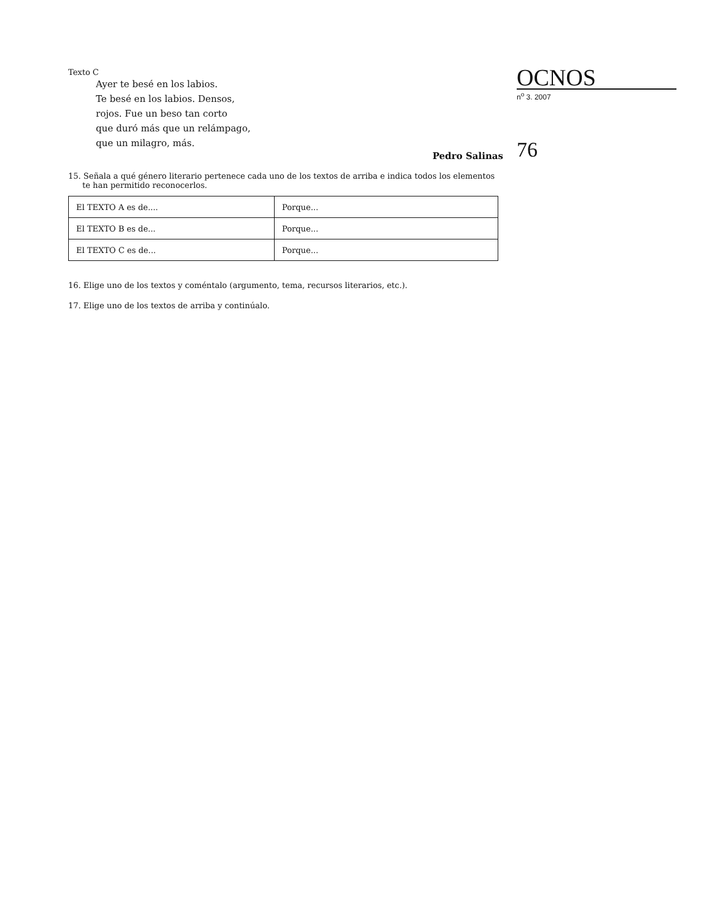Texto C
Ayer te besé en los labios.
Te besé en los labios. Densos,
rojos. Fue un beso tan corto
que duró más que un relámpago,
que un milagro, más.
Pedro Salinas
15. Señala a qué género literario pertenece cada uno de los textos de arriba e indica todos los elementos te han permitido reconocerlos.
| El TEXTO A es de.... | Porque... |
| El TEXTO B es de... | Porque... |
| El TEXTO C es de... | Porque... |
16. Elige uno de los textos y coméntalo (argumento, tema, recursos literarios, etc.).
17. Elige uno de los textos de arriba y continúalo.
OCNOS
n<sup>o</sup> 3. 2007
76